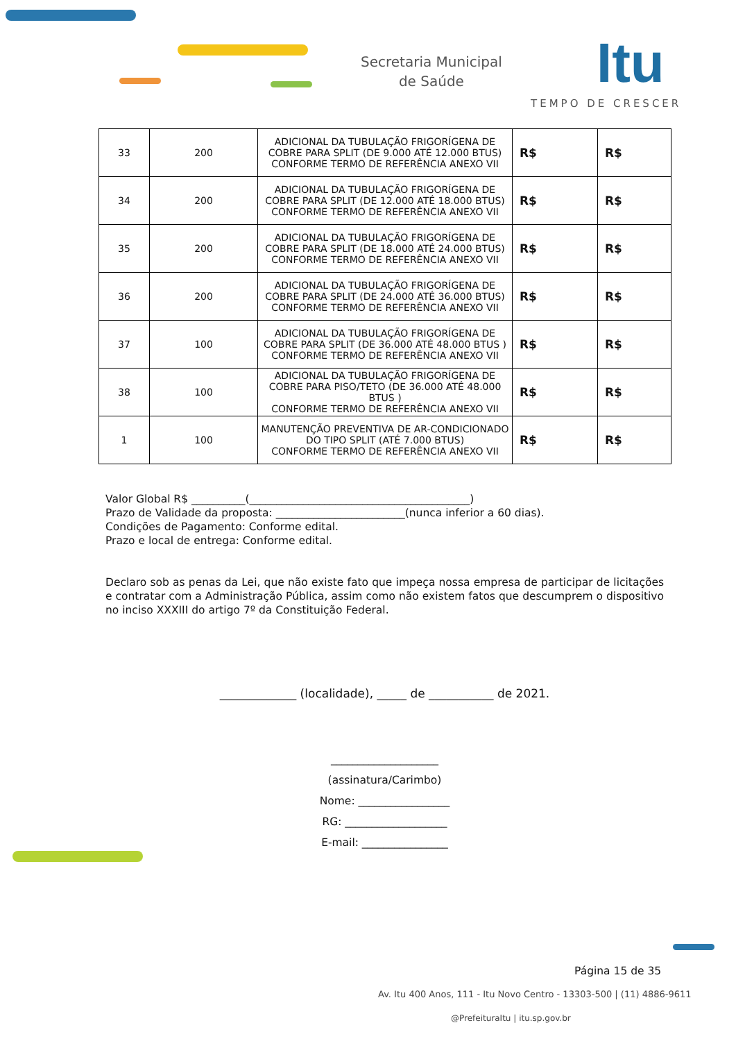Secretaria Municipal
de Saúde
Itu
TEMPO DE CRESCER
| 33 | 200 | ADICIONAL DA TUBULAÇÃO FRIGORÍGENA DE COBRE PARA SPLIT (DE 9.000 ATÉ 12.000 BTUS) CONFORME TERMO DE REFERÊNCIA ANEXO VII | R$ | R$ |
| 34 | 200 | ADICIONAL DA TUBULAÇÃO FRIGORÍGENA DE COBRE PARA SPLIT (DE 12.000 ATÉ 18.000 BTUS) CONFORME TERMO DE REFERÊNCIA ANEXO VII | R$ | R$ |
| 35 | 200 | ADICIONAL DA TUBULAÇÃO FRIGORÍGENA DE COBRE PARA SPLIT (DE 18.000 ATÉ 24.000 BTUS) CONFORME TERMO DE REFERÊNCIA ANEXO VII | R$ | R$ |
| 36 | 200 | ADICIONAL DA TUBULAÇÃO FRIGORÍGENA DE COBRE PARA SPLIT (DE 24.000 ATÉ 36.000 BTUS) CONFORME TERMO DE REFERÊNCIA ANEXO VII | R$ | R$ |
| 37 | 100 | ADICIONAL DA TUBULAÇÃO FRIGORÍGENA DE COBRE PARA SPLIT (DE 36.000 ATÉ 48.000 BTUS ) CONFORME TERMO DE REFERÊNCIA ANEXO VII | R$ | R$ |
| 38 | 100 | ADICIONAL DA TUBULAÇÃO FRIGORÍGENA DE COBRE PARA PISO/TETO (DE 36.000 ATÉ 48.000 BTUS ) CONFORME TERMO DE REFERÊNCIA ANEXO VII | R$ | R$ |
| 1 | 100 | MANUTENÇÃO PREVENTIVA DE AR-CONDICIONADO DO TIPO SPLIT (ATÉ 7.000 BTUS) CONFORME TERMO DE REFERÊNCIA ANEXO VII | R$ | R$ |
Valor Global R$ __________(_________________________________________)
Prazo de Validade da proposta: ________________________(nunca inferior a 60 dias).
Condições de Pagamento: Conforme edital.
Prazo e local de entrega: Conforme edital.
Declaro sob as penas da Lei, que não existe fato que impeça nossa empresa de participar de licitações e contratar com a Administração Pública, assim como não existem fatos que descumprem o dispositivo no inciso XXXIII do artigo 7º da Constituição Federal.
_____________ (localidade), _____ de ___________ de 2021.
____________________
(assinatura/Carimbo)
Nome: _________________
RG: ___________________
E-mail: ________________
Página 15 de 35
Av. Itu 400 Anos, 111 - Itu Novo Centro - 13303-500 | (11) 4886-9611
@PrefeituraItu | itu.sp.gov.br